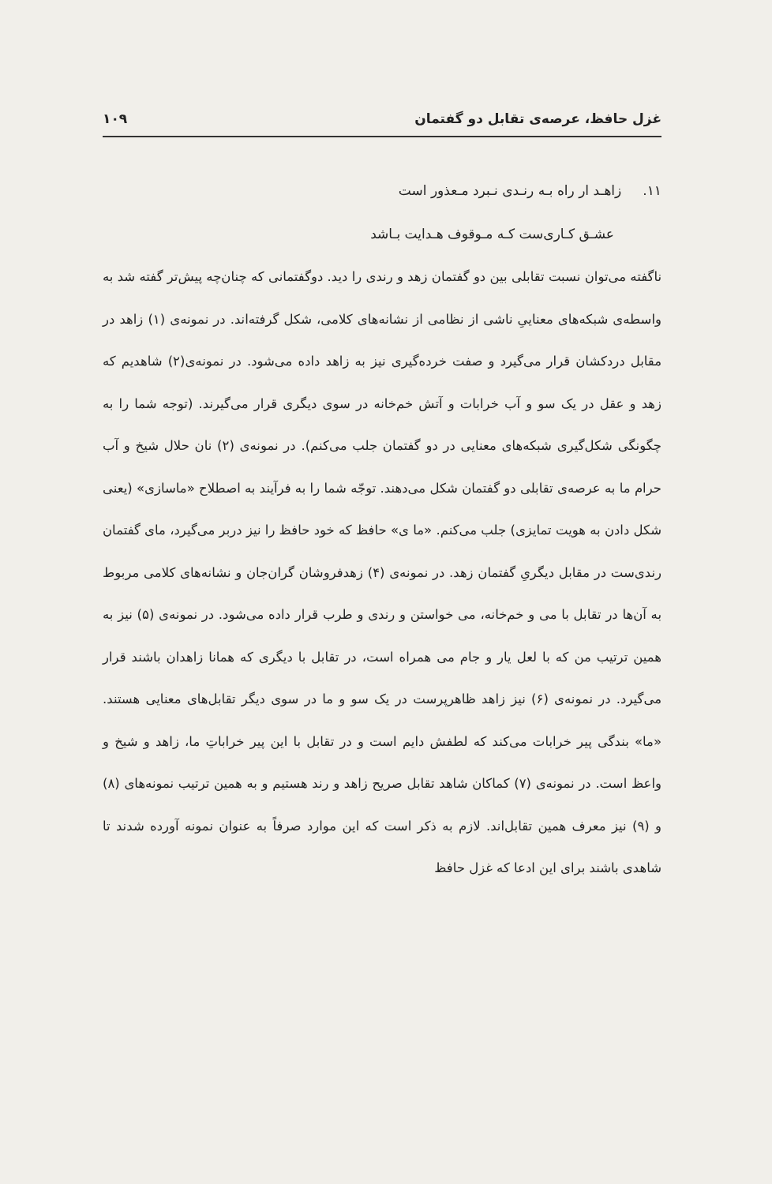غزل حافظ، عرصه‌ی تقابل دو گفتمان ۱۰۹
۱۱. زاهـد ار راه بـه رنـدی نـبرد مـعذور است
عشـق کـاری‌ست کـه مـوقوف هـدایت بـاشد
ناگفته می‌توان نسبت تقابلی بین دو گفتمان زهد و رندی را دید. دوگفتمانی که چنان‌چه پیش‌تر گفته شد به واسطه‌ی شبکه‌های معناییِ ناشی از نظامی از نشانه‌های کلامی، شکل گرفته‌اند. در نمونه‌ی (۱) زاهد در مقابل دردکشان قرار می‌گیرد و صفت خرده‌گیری نیز به زاهد داده می‌شود. در نمونه‌ی(۲) شاهدیم که زهد و عقل در یک سو و آب خرابات و آتش خم‌خانه در سوی دیگری قرار می‌گیرند. (توجه شما را به چگونگی شکل‌گیری شبکه‌های معنایی در دو گفتمان جلب می‌کنم). در نمونه‌ی (۲) نان حلال شیخ و آب حرام ما به عرصه‌ی تقابلی دو گفتمان شکل می‌دهند. توجّه شما را به فرآیند به اصطلاح «ماسازی» (یعنی شکل دادن به هویت تمایزی) جلب می‌کنم. «ما ی» حافظ که خود حافظ را نیز دربر می‌گیرد، مای گفتمان رندی‌ست در مقابل دیگریِ گفتمان زهد. در نمونه‌ی (۴) زهدفروشان گران‌جان و نشانه‌های کلامی مربوط به آن‌ها در تقابل با می و خم‌خانه، می خواستن و رندی و طرب قرار داده می‌شود. در نمونه‌ی (۵) نیز به همین ترتیب من که با لعل یار و جام می همراه است، در تقابل با دیگری که همانا زاهدان باشند قرار می‌گیرد. در نمونه‌ی (۶) نیز زاهد ظاهرپرست در یک سو و ما در سوی دیگر تقابل‌های معنایی هستند. «ما» بندگی پیر خرابات می‌کند که لطفش دایم است و در تقابل با این پیر خراباتِ ما، زاهد و شیخ و واعظ است. در نمونه‌ی (۷) کماکان شاهد تقابل صریح زاهد و رند هستیم و به همین ترتیب نمونه‌های (۸) و (۹) نیز معرف همین تقابل‌اند. لازم به ذکر است که این موارد صرفاً به عنوان نمونه آورده شدند تا شاهدی باشند برای این ادعا که غزل حافظ